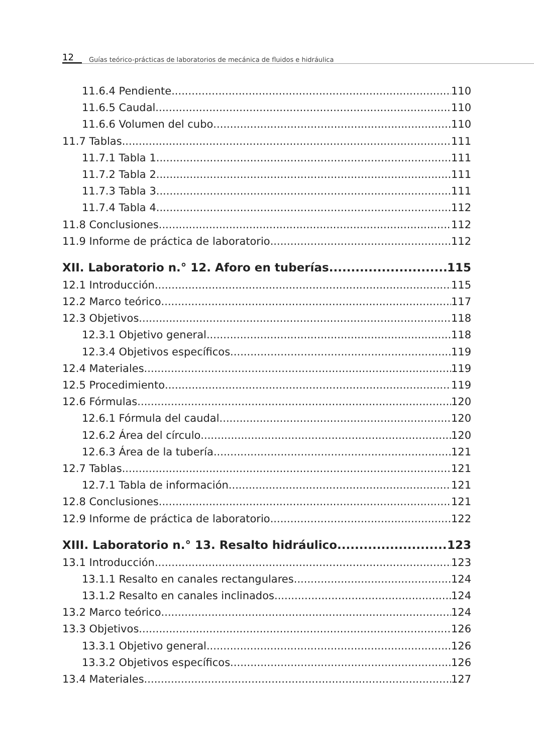12 Guías teórico-prácticas de laboratorios de mecánica de fluidos e hidráulica
11.6.4 Pendiente 110
11.6.5 Caudal 110
11.6.6 Volumen del cubo 110
11.7 Tablas 111
11.7.1 Tabla 1 111
11.7.2 Tabla 2 111
11.7.3 Tabla 3 111
11.7.4 Tabla 4 112
11.8 Conclusiones 112
11.9 Informe de práctica de laboratorio 112
XII. Laboratorio n.° 12. Aforo en tuberías 115
12.1 Introducción 115
12.2 Marco teórico 117
12.3 Objetivos 118
12.3.1 Objetivo general 118
12.3.4 Objetivos específicos 119
12.4 Materiales 119
12.5 Procedimiento 119
12.6 Fórmulas 120
12.6.1 Fórmula del caudal 120
12.6.2 Área del círculo 120
12.6.3 Área de la tubería 121
12.7 Tablas 121
12.7.1 Tabla de información 121
12.8 Conclusiones 121
12.9 Informe de práctica de laboratorio 122
XIII. Laboratorio n.° 13. Resalto hidráulico 123
13.1 Introducción 123
13.1.1 Resalto en canales rectangulares 124
13.1.2 Resalto en canales inclinados 124
13.2 Marco teórico 124
13.3 Objetivos 126
13.3.1 Objetivo general 126
13.3.2 Objetivos específicos 126
13.4 Materiales 127